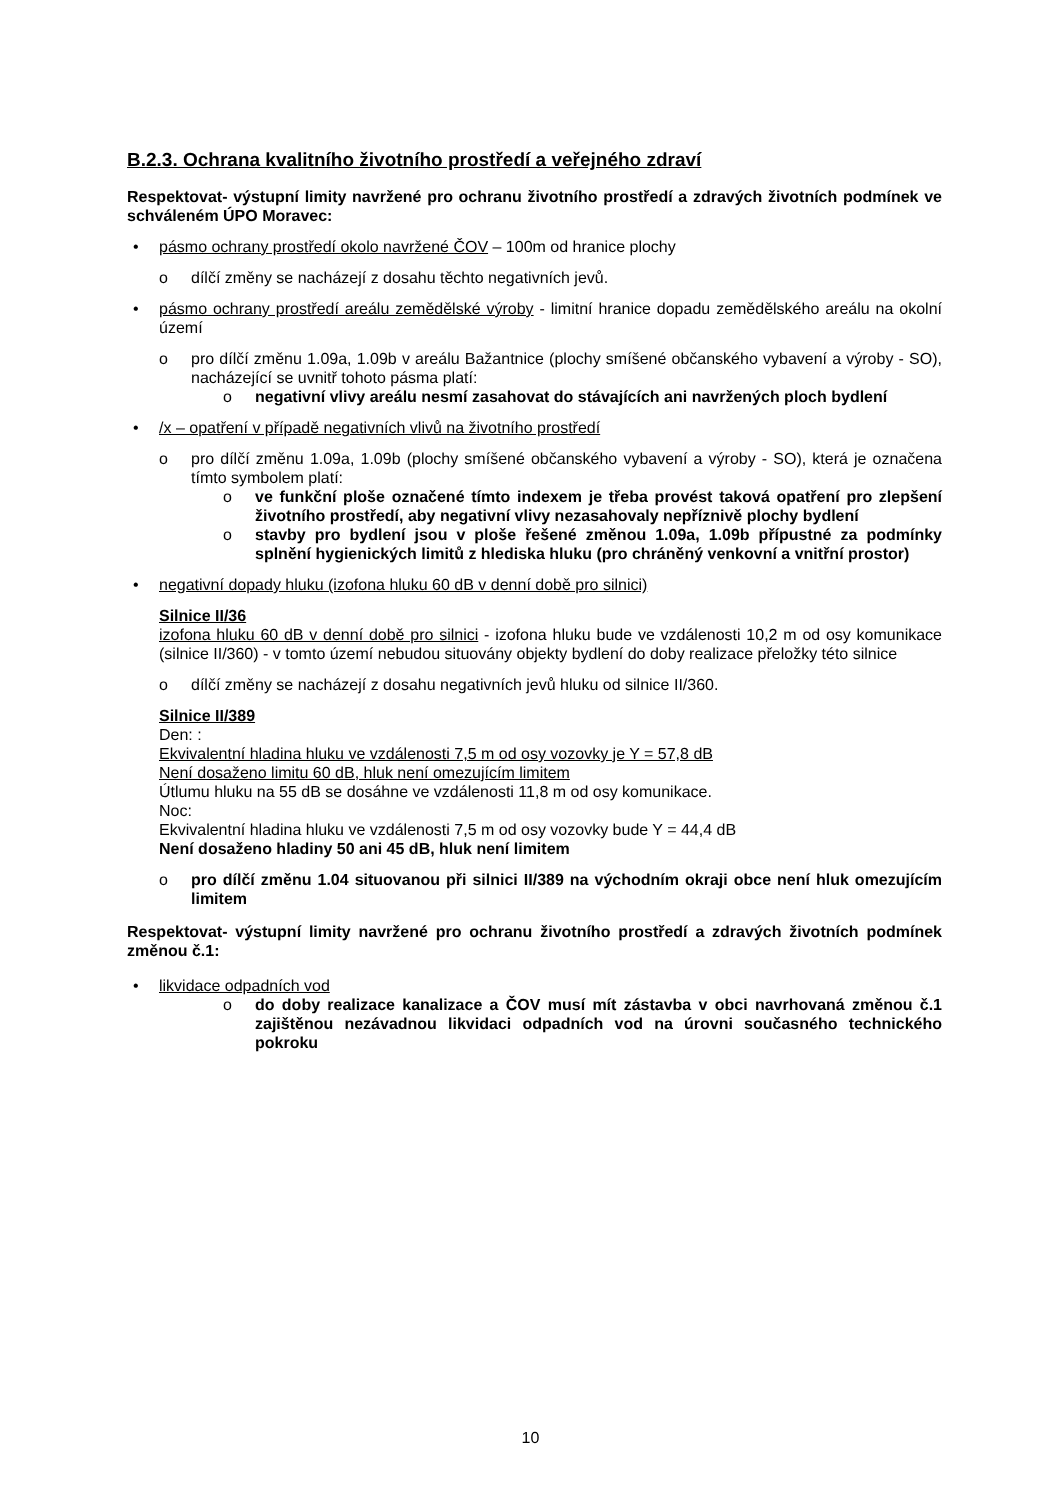B.2.3. Ochrana kvalitního životního prostředí a veřejného zdraví
Respektovat- výstupní limity navržené pro ochranu životního prostředí a zdravých životních podmínek ve schváleném ÚPO Moravec:
• pásmo ochrany prostředí okolo navržené ČOV – 100m od hranice plochy
o dílčí změny se nacházejí z dosahu těchto negativních jevů.
• pásmo ochrany prostředí areálu zemědělské výroby - limitní hranice dopadu zemědělského areálu na okolní území
o pro dílčí změnu 1.09a, 1.09b v areálu Bažantnice (plochy smíšené občanského vybavení a výroby - SO), nacházející se uvnitř tohoto pásma platí:
o negativní vlivy areálu nesmí zasahovat do stávajících ani navržených ploch bydlení
• /x – opatření v případě negativních vlivů na životního prostředí
o pro dílčí změnu 1.09a, 1.09b (plochy smíšené občanského vybavení a výroby - SO), která je označena tímto symbolem platí:
o ve funkční ploše označené tímto indexem je třeba provést taková opatření pro zlepšení životního prostředí, aby negativní vlivy nezasahovaly nepříznivě plochy bydlení
o stavby pro bydlení jsou v ploše řešené změnou 1.09a, 1.09b přípustné za podmínky splnění hygienických limitů z hlediska hluku (pro chráněný venkovní a vnitřní prostor)
• negativní dopady hluku (izofona hluku 60 dB v denní době pro silnici)
Silnice II/36
izofona hluku 60 dB v denní době pro silnici - izofona hluku bude ve vzdálenosti 10,2 m od osy komunikace (silnice II/360) - v tomto území nebudou situovány objekty bydlení do doby realizace přeložky této silnice
o dílčí změny se nacházejí z dosahu negativních jevů hluku od silnice II/360.
Silnice II/389
Den: :
Ekvivalentní hladina hluku ve vzdálenosti 7,5 m od osy vozovky je Y = 57,8 dB
Není dosaženo limitu 60 dB, hluk není omezujícím limitem
Útlumu hluku na 55 dB se dosáhne ve vzdálenosti 11,8 m od osy komunikace.
Noc:
Ekvivalentní hladina hluku ve vzdálenosti 7,5 m od osy vozovky bude Y = 44,4 dB
Není dosaženo hladiny 50 ani 45 dB, hluk není limitem
o pro dílčí změnu 1.04 situovanou při silnici II/389 na východním okraji obce není hluk omezujícím limitem
Respektovat- výstupní limity navržené pro ochranu životního prostředí a zdravých životních podmínek změnou č.1:
• likvidace odpadních vod
o do doby realizace kanalizace a ČOV musí mít zástavba v obci navrhovaná změnou č.1 zajištěnou nezávadnou likvidaci odpadních vod na úrovni současného technického pokroku
10